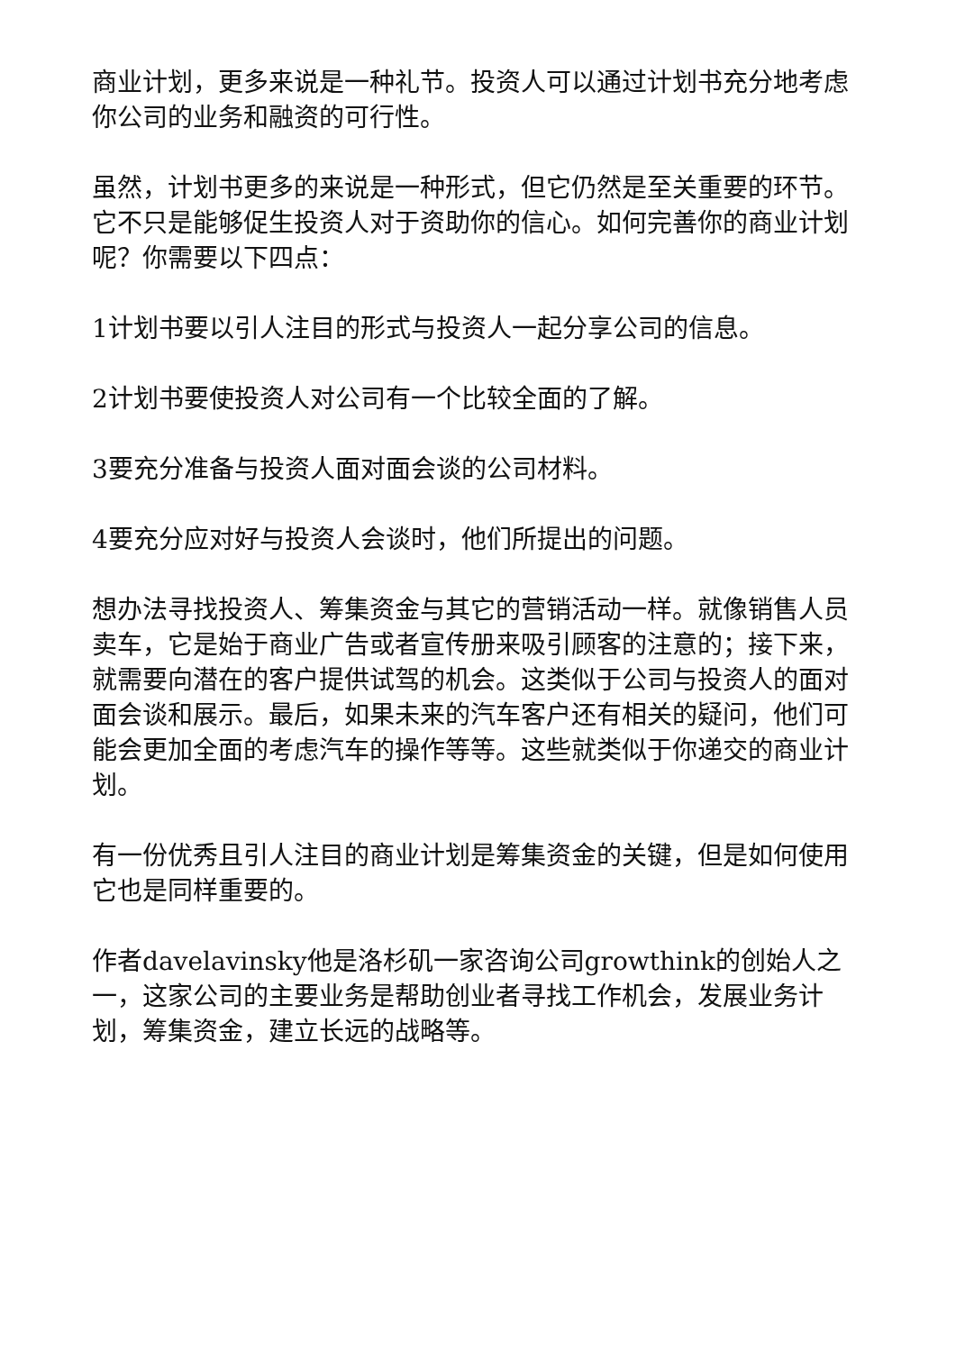商业计划，更多来说是一种礼节。投资人可以通过计划书充分地考虑你公司的业务和融资的可行性。
虽然，计划书更多的来说是一种形式，但它仍然是至关重要的环节。它不只是能够促生投资人对于资助你的信心。如何完善你的商业计划呢？你需要以下四点：
1计划书要以引人注目的形式与投资人一起分享公司的信息。
2计划书要使投资人对公司有一个比较全面的了解。
3要充分准备与投资人面对面会谈的公司材料。
4要充分应对好与投资人会谈时，他们所提出的问题。
想办法寻找投资人、筹集资金与其它的营销活动一样。就像销售人员卖车，它是始于商业广告或者宣传册来吸引顾客的注意的；接下来，就需要向潜在的客户提供试驾的机会。这类似于公司与投资人的面对面会谈和展示。最后，如果未来的汽车客户还有相关的疑问，他们可能会更加全面的考虑汽车的操作等等。这些就类似于你递交的商业计划。
有一份优秀且引人注目的商业计划是筹集资金的关键，但是如何使用它也是同样重要的。
作者davelavinsky他是洛杉矶一家咨询公司growthink的创始人之一，这家公司的主要业务是帮助创业者寻找工作机会，发展业务计划，筹集资金，建立长远的战略等。